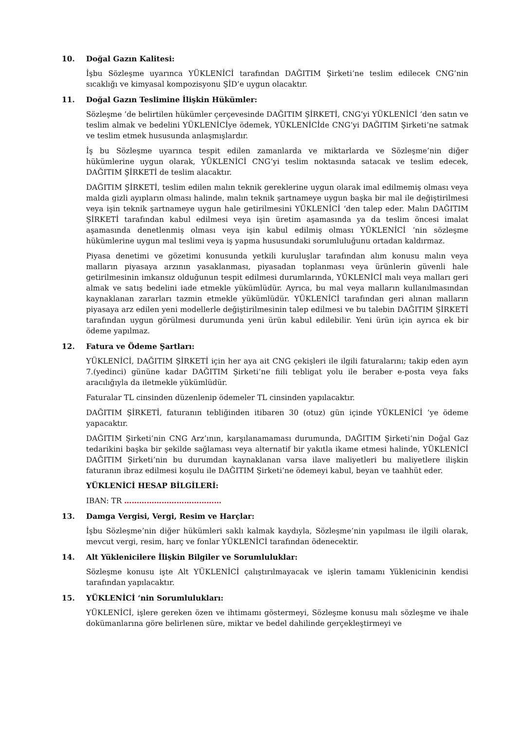10. Doğal Gazın Kalitesi:
İşbu Sözleşme uyarınca YÜKLENİCİ tarafından DAĞITIM Şirketi’ne teslim edilecek CNG’nin sıcaklığı ve kimyasal kompozisyonu ŞİD’e uygun olacaktır.
11. Doğal Gazın Teslimine İlişkin Hükümler:
Sözleşme ’de belirtilen hükümler çerçevesinde DAĞITIM ŞİRKETİ, CNG’yi YÜKLENİCİ ’den satın ve teslim almak ve bedelini YÜKLENİCİye ödemek, YÜKLENİCİde CNG’yi DAĞITIM Şirketi’ne satmak ve teslim etmek hususunda anlaşmışlardır.
İş bu Sözleşme uyarınca tespit edilen zamanlarda ve miktarlarda ve Sözleşme’nin diğer hükümlerine uygun olarak, YÜKLENİCİ CNG’yi teslim noktasında satacak ve teslim edecek, DAĞITIM ŞİRKETİ de teslim alacaktır.
DAĞITIM ŞİRKETİ, teslim edilen malın teknik gereklerine uygun olarak imal edilmemiş olması veya malda gizli ayıpların olması halinde, malın teknik şartnameye uygun başka bir mal ile değiştirilmesi veya işin teknik şartnameye uygun hale getirilmesini YÜKLENİCİ ‘den talep eder. Malın DAĞITIM ŞİRKETİ tarafından kabul edilmesi veya işin üretim aşamasında ya da teslim öncesi imalat aşamasında denetlenmiş olması veya işin kabul edilmiş olması YÜKLENİCİ ’nin sözleşme hükümlerine uygun mal teslimi veya iş yapma hususundaki sorumluluğunu ortadan kaldırmaz.
Piyasa denetimi ve gözetimi konusunda yetkili kuruluşlar tarafından alım konusu malın veya malların piyasaya arzının yasaklanması, piyasadan toplanması veya ürünlerin güvenli hale getirilmesinin imkansız olduğunun tespit edilmesi durumlarında, YÜKLENİCİ malı veya malları geri almak ve satış bedelini iade etmekle yükümlüdür. Ayrıca, bu mal veya malların kullanılmasından kaynaklanan zararları tazmin etmekle yükümlüdür. YÜKLENİCİ tarafından geri alınan malların piyasaya arz edilen yeni modellerle değiştirilmesinin talep edilmesi ve bu talebin DAĞITIM ŞİRKETİ tarafından uygun görülmesi durumunda yeni ürün kabul edilebilir. Yeni ürün için ayrıca ek bir ödeme yapılmaz.
12. Fatura ve Ödeme Şartları:
YÜKLENİCİ, DAĞITIM ŞİRKETİ için her aya ait CNG çekişleri ile ilgili faturalarını; takip eden ayın 7.(yedinci) gününe kadar DAĞITIM Şirketi’ne fiili tebligat yolu ile beraber e-posta veya faks aracılığıyla da iletmekle yükümlüdür.
Faturalar TL cinsinden düzenlenip ödemeler TL cinsinden yapılacaktır.
DAĞITIM ŞİRKETİ, faturanın tebliğinden itibaren 30 (otuz) gün içinde YÜKLENİCİ ’ye ödeme yapacaktır.
DAĞITIM Şirketi’nin CNG Arz’ının, karşılanamaması durumunda, DAĞITIM Şirketi’nin Doğal Gaz tedarikini başka bir şekilde sağlaması veya alternatif bir yakıtla ikame etmesi halinde, YÜKLENİCİ DAĞITIM Şirketi’nin bu durumdan kaynaklanan varsa ilave maliyetleri bu maliyetlere ilişkin faturanın ibraz edilmesi koşulu ile DAĞITIM Şirketi’ne ödemeyi kabul, beyan ve taahhüt eder.
YÜKLENİCİ HESAP BİLGİLERİ:
IBAN: TR …………………………………
13. Damga Vergisi, Vergi, Resim ve Harçlar:
İşbu Sözleşme’nin diğer hükümleri saklı kalmak kaydıyla, Sözleşme’nin yapılması ile ilgili olarak, mevcut vergi, resim, harç ve fonlar YÜKLENİCİ tarafından ödenecektir.
14. Alt Yüklenicilere İlişkin Bilgiler ve Sorumluluklar:
Sözleşme konusu işte Alt YÜKLENİCİ çalıştırılmayacak ve işlerin tamamı Yüklenicinin kendisi tarafından yapılacaktır.
15. YÜKLENİCİ ‘nin Sorumlulukları:
YÜKLENİCİ, işlere gereken özen ve ihtimamı göstermeyi, Sözleşme konusu malı sözleşme ve ihale dokümanlarına göre belirlenen süre, miktar ve bedel dahilinde gerçekleştirmeyi ve